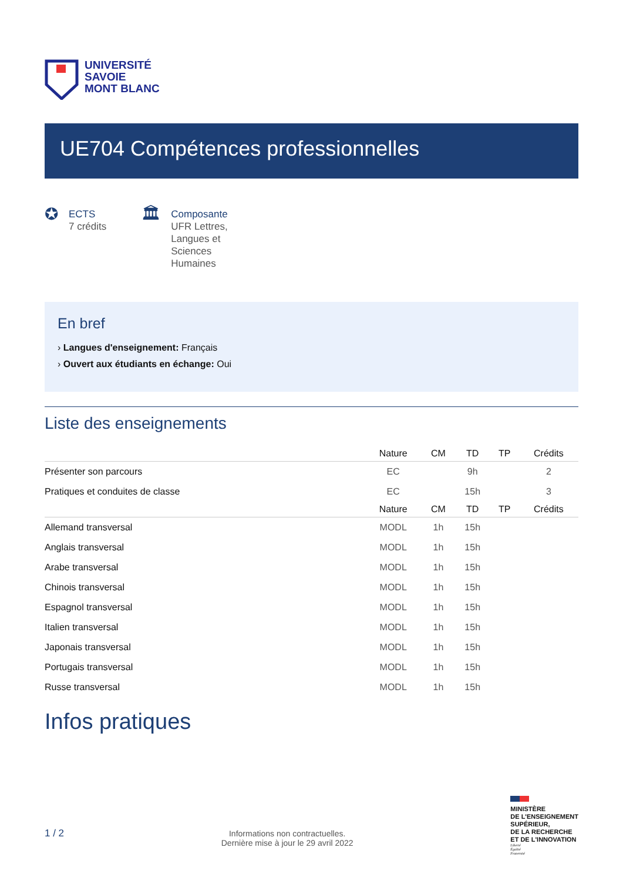UNIVERSITÉ
SAVOIE
MONT BLANC
UE704 Compétences professionnelles
✪
ECTS
7 crédits
🏛
Composante
UFR Lettres, Langues et Sciences Humaines
En bref
› Langues d'enseignement: Français
› Ouvert aux étudiants en échange: Oui
Liste des enseignements
| | Nature | CM | TD | TP | Crédits |
| --- | --- | --- | --- | --- | --- |
| Présenter son parcours | EC | | 9h | | 2 |
| Pratiques et conduites de classe | EC | | 15h | | 3 |
| | Nature | CM | TD | TP | Crédits |
| Allemand transversal | MODL | 1h | 15h | | |
| Anglais transversal | MODL | 1h | 15h | | |
| Arabe transversal | MODL | 1h | 15h | | |
| Chinois transversal | MODL | 1h | 15h | | |
| Espagnol transversal | MODL | 1h | 15h | | |
| Italien transversal | MODL | 1h | 15h | | |
| Japonais transversal | MODL | 1h | 15h | | |
| Portugais transversal | MODL | 1h | 15h | | |
| Russe transversal | MODL | 1h | 15h | | |
Infos pratiques
1 / 2
Informations non contractuelles.
Dernière mise à jour le 29 avril 2022
MINISTÈRE
DE L'ENSEIGNEMENT
SUPÉRIEUR,
DE LA RECHERCHE
ET DE L'INNOVATION
Liberté
Égalité
Fraternité